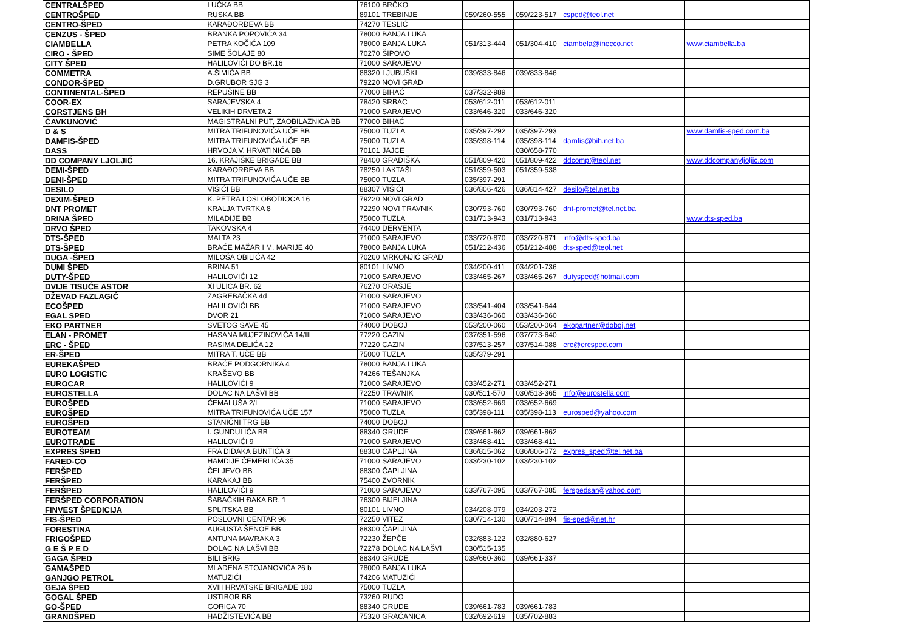| CENTRALŠPED | LUČKA BB | 76100 | BRČKO | | | | |
| CENTROŠPED | RUSKA BB | 89101 | TREBINJE | 059/260-555 | 059/223-517 | csped@teol.net | |
| CENTRO-ŠPED | KARAĐORĐEVA BB | 74270 | TESLIĆ | | | | |
| CENZUS - ŠPED | BRANKA POPOVIĆA 34 | 78000 | BANJA LUKA | | | | |
| CIAMBELLA | PETRA KOČIĆA 109 | 78000 | BANJA LUKA | 051/313-444 | 051/304-410 | ciambela@inecco.net | www.ciambella.ba |
| CIRO - ŠPED | SIME ŠOLAJE 80 | 70270 | ŠIPOVO | | | | |
| CITY ŠPED | HALILOVIĆI DO BR.16 | 71000 | SARAJEVO | | | | |
| COMMETRA | A.ŠIMIĆA BB | 88320 | LJUBUŠKI | 039/833-846 | 039/833-846 | | |
| CONDOR-ŠPED | D.GRUBOR SJG 3 | 79220 | NOVI GRAD | | | | |
| CONTINENTAL-ŠPED | REPUŠINE BB | 77000 | BIHAĆ | 037/332-989 | | | |
| COOR-EX | SARAJEVSKA 4 | 78420 | SRBAC | 053/612-011 | 053/612-011 | | |
| CORSTJENS BH | VELIKIH DRVETA 2 | 71000 | SARAJEVO | 033/646-320 | 033/646-320 | | |
| ČAVKUNOVIĆ | MAGISTRALNI PUT, ZAOBILAZNICA BB | 77000 | BIHAĆ | | | | |
| D & S | MITRA TRIFUNOVIĆA UČE BB | 75000 | TUZLA | 035/397-292 | 035/397-293 | | www.damfis-sped.com.ba |
| DAMFIS-ŠPED | MITRA TRIFUNOVIĆA UČE BB | 75000 | TUZLA | 035/398-114 | 035/398-114 | damfis@bih.net.ba | |
| DASS | HRVOJA V. HRVATINIĆA BB | 70101 | JAJCE | | 030/658-770 | | |
| DD COMPANY LJOLJIĆ | 16. KRAJIŠKE BRIGADE BB | 78400 | GRADIŠKA | 051/809-420 | 051/809-422 | ddcomp@teol.net | www.ddcompanyljoljic.com |
| DEMI-ŠPED | KARAĐORĐEVA BB | 78250 | LAKTAŠI | 051/359-503 | 051/359-538 | | |
| DENI-ŠPED | MITRA TRIFUNOVIĆA UČE BB | 75000 | TUZLA | 035/397-291 | | | |
| DESILO | VIŠIĆI BB | 88307 | VIŠIĆI | 036/806-426 | 036/814-427 | desilo@tel.net.ba | |
| DEXIM-ŠPED | K. PETRA I OSLOBODIOCA 16 | 79220 | NOVI GRAD | | | | |
| DNT PROMET | KRALJA TVRTKA 8 | 72290 | NOVI TRAVNIK | 030/793-760 | 030/793-760 | dnt-promet@tel.net.ba | |
| DRINA ŠPED | MILADIJE BB | 75000 | TUZLA | 031/713-943 | 031/713-943 | | www.dts-sped.ba |
| DRVO ŠPED | TAKOVSKA 4 | 74400 | DERVENTA | | | | |
| DTS-ŠPED | MALTA 23 | 71000 | SARAJEVO | 033/720-870 | 033/720-871 | info@dts-sped.ba | |
| DTS-ŠPED | BRAĆE MAŽAR I M. MARIJE 40 | 78000 | BANJA LUKA | 051/212-436 | 051/212-488 | dts-sped@teol.net | |
| DUGA -ŠPED | MILOŠA OBILIĆA 42 | 70260 | MRKONJIĆ GRAD | | | | |
| DUMI ŠPED | BRINA 51 | 80101 | LIVNO | 034/200-411 | 034/201-736 | | |
| DUTY-ŠPED | HALILOVIĆI 12 | 71000 | SARAJEVO | 033/465-267 | 033/465-267 | dutysped@hotmail.com | |
| DVIJE TISUĆE ASTOR | XI ULICA BR. 62 | 76270 | ORAŠJE | | | | |
| DŽEVAD FAZLAGIĆ | ZAGREBAČKA 4d | 71000 | SARAJEVO | | | | |
| ECOŠPED | HALILOVIĆI BB | 71000 | SARAJEVO | 033/541-404 | 033/541-644 | | |
| EGAL SPED | DVOR 21 | 71000 | SARAJEVO | 033/436-060 | 033/436-060 | | |
| EKO PARTNER | SVETOG SAVE 45 | 74000 | DOBOJ | 053/200-060 | 053/200-064 | ekopartner@doboj.net | |
| ELAN - PROMET | HASANA MUJEZINOVIĆA 14/III | 77220 | CAZIN | 037/351-596 | 037/773-640 | | |
| ERC - ŠPED | RASIMA DELIĆA 12 | 77220 | CAZIN | 037/513-257 | 037/514-088 | erc@ercsped.com | |
| ER-ŠPED | MITRA T. UČE BB | 75000 | TUZLA | 035/379-291 | | | |
| EUREKAŠPED | BRAĆE PODGORNIKA 4 | 78000 | BANJA LUKA | | | | |
| EURO LOGISTIC | KRAŠEVO BB | 74266 | TEŠANJKA | | | | |
| EUROCAR | HALILOVIĆI 9 | 71000 | SARAJEVO | 033/452-271 | 033/452-271 | | |
| EUROSTELLA | DOLAC NA LAŠVI BB | 72250 | TRAVNIK | 030/511-570 | 030/513-365 | info@eurostella.com | |
| EUROŠPED | ĆEMALUŠA 2/I | 71000 | SARAJEVO | 033/652-669 | 033/652-669 | | |
| EUROŠPED | MITRA TRIFUNOVIĆA UČE 157 | 75000 | TUZLA | 035/398-111 | 035/398-113 | eurosped@yahoo.com | |
| EUROŠPED | STANIČNI TRG BB | 74000 | DOBOJ | | | | |
| EUROTEAM | I. GUNDULIĆA BB | 88340 | GRUDE | 039/661-862 | 039/661-862 | | |
| EUROTRADE | HALILOVIĆI 9 | 71000 | SARAJEVO | 033/468-411 | 033/468-411 | | |
| EXPRES ŠPED | FRA DIDAKA BUNTIĆA 3 | 88300 | ČAPLJINA | 036/815-062 | 036/806-072 | expres_sped@tel.net.ba | |
| FARED-CO | HAMDIJE ČEMERLIĆA 35 | 71000 | SARAJEVO | 033/230-102 | 033/230-102 | | |
| FERŠPED | ČELJEVO BB | 88300 | ČAPLJINA | | | | |
| FERŠPED | KARAKAJ BB | 75400 | ZVORNIK | | | | |
| FERŠPED | HALILOVIĆI 9 | 71000 | SARAJEVO | 033/767-095 | 033/767-085 | ferspedsar@yahoo.com | |
| FERŠPED CORPORATION | ŠABAČKIH ĐAKA BR. 1 | 76300 | BIJELJINA | | | | |
| FINVEST ŠPEDICIJA | SPLITSKA BB | 80101 | LIVNO | 034/208-079 | 034/203-272 | | |
| FIS-ŠPED | POSLOVNI CENTAR 96 | 72250 | VITEZ | 030/714-130 | 030/714-894 | fis-sped@net.hr | |
| FORESTINA | AUGUSTA ŠENOE BB | 88300 | ČAPLJINA | | | | |
| FRIGOŠPED | ANTUNA MAVRAKA 3 | 72230 | ŽEPČE | 032/883-122 | 032/880-627 | | |
| G E Š P E D | DOLAC NA LAŠVI BB | 72278 | DOLAC NA LAŠVI | 030/515-135 | | | |
| GAGA ŠPED | BILI BRIG | 88340 | GRUDE | 039/660-360 | 039/661-337 | | |
| GAMAŠPED | MLADENA STOJANOVIĆA 26 b | 78000 | BANJA LUKA | | | | |
| GANJGO PETROL | MATUZIĆI | 74206 | MATUZIĆI | | | | |
| GEJA ŠPED | XVIII HRVATSKE BRIGADE 180 | 75000 | TUZLA | | | | |
| GOGAL ŠPED | USTIBOR BB | 73260 | RUDO | | | | |
| GO-ŠPED | GORICA 70 | 88340 | GRUDE | 039/661-783 | 039/661-783 | | |
| GRANDŠPED | HADŽISTEVIĆA BB | 75320 | GRAČANICA | 032/692-619 | 035/702-883 | | |